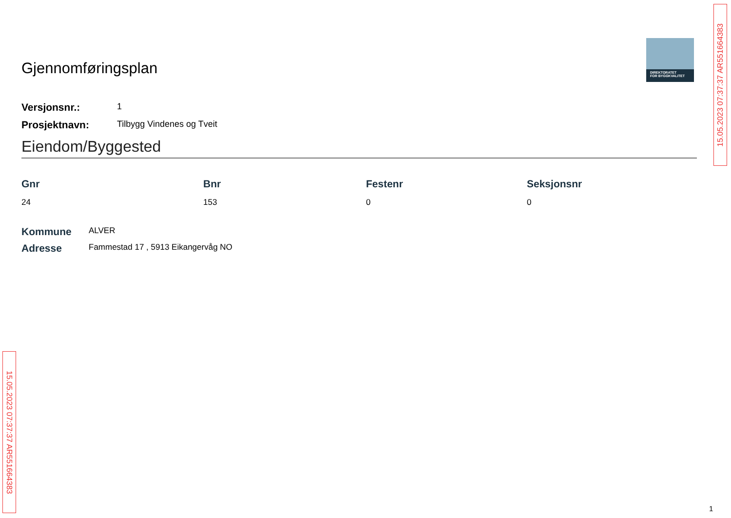DIREKTORATET
FOR BYGGKVALITET
Gjennomføringsplan
Versjonsnr.:
1
Prosjektnavn:
Tilbygg Vindenes og Tveit
Eiendom/Byggested
| Gnr | Bnr | Festenr | Seksjonsnr |
| --- | --- | --- | --- |
| 24 | 153 | 0 | 0 |
Kommune
ALVER
Adresse
Fammestad 17 , 5913 Eikangervåg NO
15.05.2023 07:37:37 AR551664383
15.05.2023 07:37:37 AR551664383
1